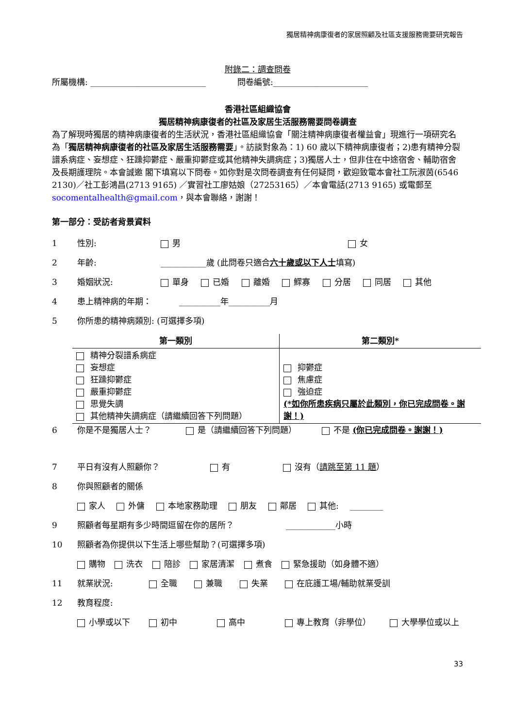獨居精神病康復者的家居照顧及社區支援服務需要研究報告
附錄二：調查問卷
所屬機構: ____________________________ 問卷編號:_______________________
香港社區組織協會
獨居精神病康復者的社區及家居生活服務需要問卷調查
為了解現時獨居的精神病康復者的生活狀況，香港社區組織協會「關注精神病康復者權益會」現進行一項研究名為「獨居精神病康復者的社區及家居生活服務需要」。訪談對象為：1) 60 歲以下精神病康復者；2)患有精神分裂譜系病症、妄想症、狂躁抑鬱症、嚴重抑鬱症或其他精神失調病症；3)獨居人士，但非住在中途宿舍、輔助宿舍及長期護理院。本會誠邀 閣下填寫以下問卷。如你對是次問卷調查有任何疑問，歡迎致電本會社工阮淑茵(6546 2130)／社工彭鴻昌(2713 9165) ／實習社工廖姑娘（27253165）／本會電話(2713 9165) 或電郵至 socomentalhealth@gmail.com，與本會聯絡，謝謝！
第一部分：受訪者背景資料
1 性別: 男 女
2 年齡: ___________歲 (此問卷只適合六十歲或以下人士填寫)
3 婚姻狀況: 單身 已婚 離婚 鰥寡 分居 同居 其他
4 患上精神病的年期： __________年__________月
5 你所患的精神病類別: (可選擇多項)
| 第一類別 | 第二類別* |
| --- | --- |
| 精神分裂譜系病症 妄想症 狂躁抑鬱症 嚴重抑鬱症 思覺失調 其他精神失調病症（請繼續回答下列問題） | 抑鬱症 焦慮症 強迫症 (*如你所患疾病只屬於此類別，你已完成問卷。謝謝！) |
6 你是不是獨居人士？ 是（請繼續回答下列問題） 不是 (你已完成問卷。謝謝！)
7 平日有沒有人照顧你？ 有 沒有（請跳至第 11 題）
8 你與照顧者的關係
家人 外傭 本地家務助理 朋友 鄰居 其他: ________
9 照顧者每星期有多少時間逗留在你的居所？ ____________小時
10 照顧者為你提供以下生活上哪些幫助？(可選擇多項)
購物 洗衣 陪診 家居清潔 煮食 緊急援助（如身體不適）
11 就業狀況: 全職 兼職 失業 在庇護工場/輔助就業受訓
12 教育程度:
小學或以下 初中 高中 專上教育（非學位） 大學學位或以上
33